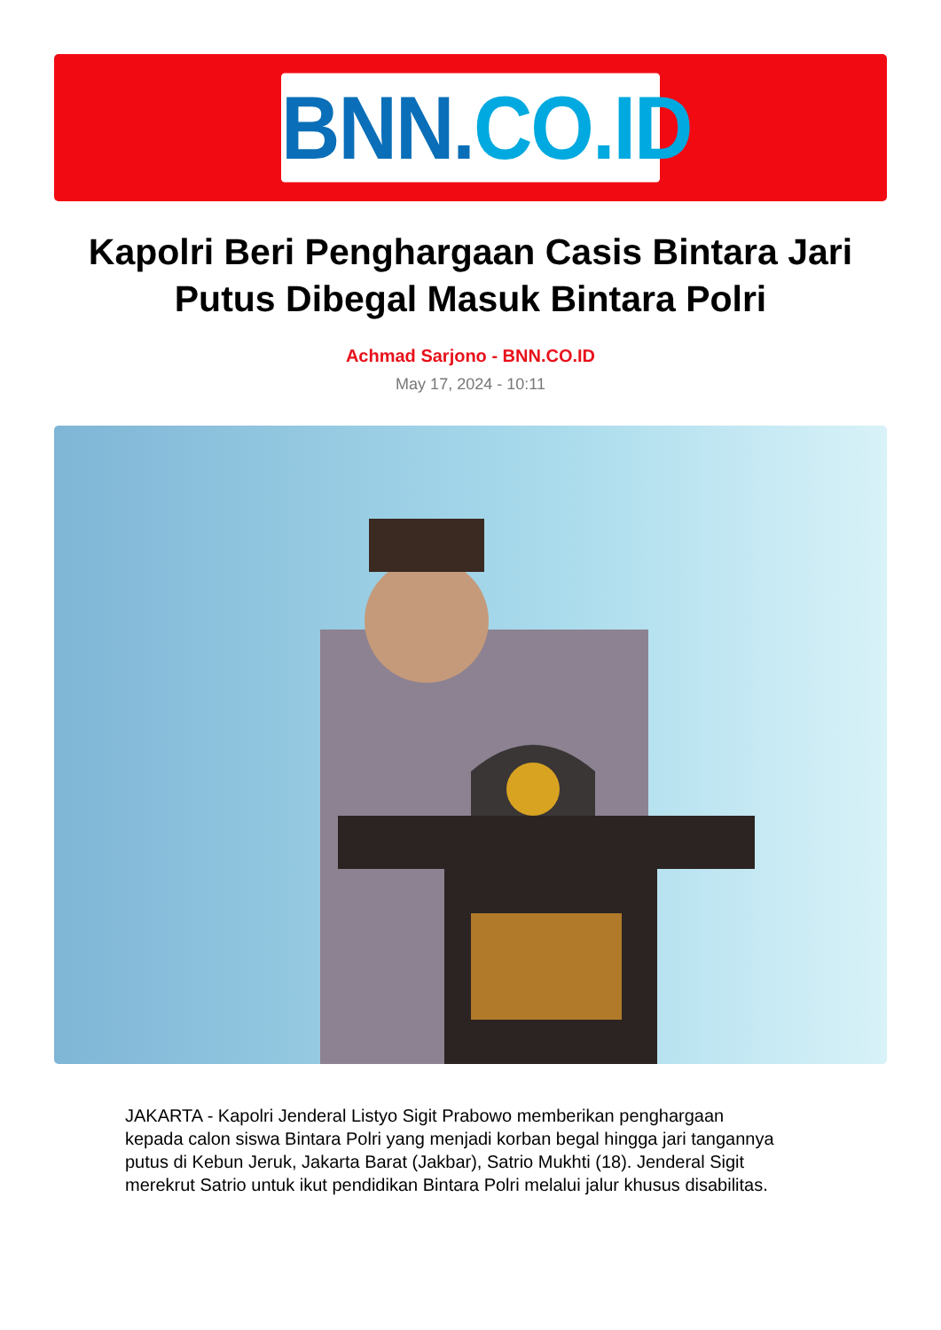BNN.CO.ID
Kapolri Beri Penghargaan Casis Bintara Jari Putus Dibegal Masuk Bintara Polri
Achmad Sarjono - BNN.CO.ID
May 17, 2024 - 10:11
JAKARTA - Kapolri Jenderal Listyo Sigit Prabowo memberikan penghargaan kepada calon siswa Bintara Polri yang menjadi korban begal hingga jari tangannya putus di Kebun Jeruk, Jakarta Barat (Jakbar), Satrio Mukhti (18). Jenderal Sigit merekrut Satrio untuk ikut pendidikan Bintara Polri melalui jalur khusus disabilitas.